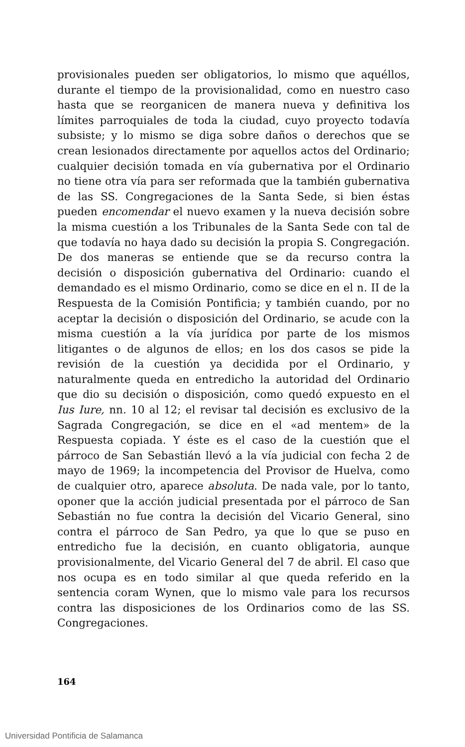provisionales pueden ser obligatorios, lo mismo que aquéllos, durante el tiempo de la provisionalidad, como en nuestro caso hasta que se reorganicen de manera nueva y definitiva los límites parroquiales de toda la ciudad, cuyo proyecto todavía subsiste; y lo mismo se diga sobre daños o derechos que se crean lesionados directamente por aquellos actos del Ordinario; cualquier decisión tomada en vía gubernativa por el Ordinario no tiene otra vía para ser reformada que la también gubernativa de las SS. Congregaciones de la Santa Sede, si bien éstas pueden encomendar el nuevo examen y la nueva decisión sobre la misma cuestión a los Tribunales de la Santa Sede con tal de que todavía no haya dado su decisión la propia S. Congregación. De dos maneras se entiende que se da recurso contra la decisión o disposición gubernativa del Ordinario: cuando el demandado es el mismo Ordinario, como se dice en el n. II de la Respuesta de la Comisión Pontificia; y también cuando, por no aceptar la decisión o disposición del Ordinario, se acude con la misma cuestión a la vía jurídica por parte de los mismos litigantes o de algunos de ellos; en los dos casos se pide la revisión de la cuestión ya decidida por el Ordinario, y naturalmente queda en entredicho la autoridad del Ordinario que dio su decisión o disposición, como quedó expuesto en el Ius Iure, nn. 10 al 12; el revisar tal decisión es exclusivo de la Sagrada Congregación, se dice en el «ad mentem» de la Respuesta copiada. Y éste es el caso de la cuestión que el párroco de San Sebastián llevó a la vía judicial con fecha 2 de mayo de 1969; la incompetencia del Provisor de Huelva, como de cualquier otro, aparece absoluta. De nada vale, por lo tanto, oponer que la acción judicial presentada por el párroco de San Sebastián no fue contra la decisión del Vicario General, sino contra el párroco de San Pedro, ya que lo que se puso en entredicho fue la decisión, en cuanto obligatoria, aunque provisionalmente, del Vicario General del 7 de abril. El caso que nos ocupa es en todo similar al que queda referido en la sentencia coram Wynen, que lo mismo vale para los recursos contra las disposiciones de los Ordinarios como de las SS. Congregaciones.
164
Universidad Pontificia de Salamanca